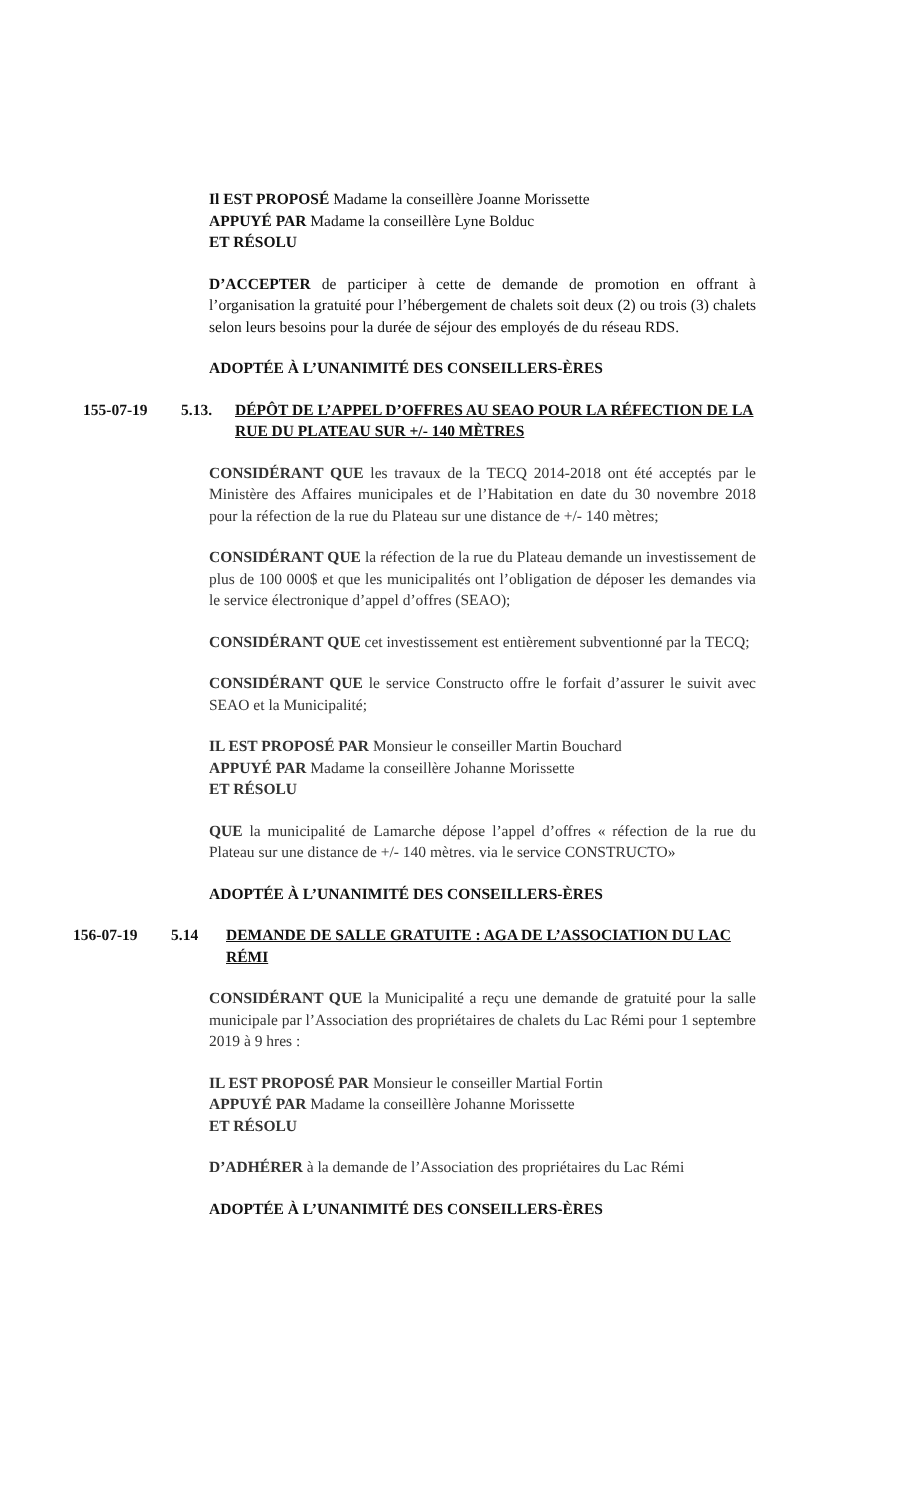Il EST PROPOSÉ Madame la conseillère Joanne Morissette
APPUYÉ PAR Madame la conseillère Lyne Bolduc
ET RÉSOLU
D’ACCEPTER de participer à cette de demande de promotion en offrant à l’organisation la gratuité pour l’hébergement de chalets soit deux (2) ou trois (3) chalets selon leurs besoins pour la durée de séjour des employés de du réseau RDS.
ADOPTÉE À L’UNANIMITÉ DES CONSEILLERS-ÈRES
155-07-19 5.13. DÉPÔT DE L’APPEL D’OFFRES AU SEAO POUR LA RÉFECTION DE LA RUE DU PLATEAU SUR +/- 140 MÈTRES
CONSIDÉRANT QUE les travaux de la TECQ 2014-2018 ont été acceptés par le Ministère des Affaires municipales et de l’Habitation en date du 30 novembre 2018 pour la réfection de la rue du Plateau sur une distance de +/- 140 mètres;
CONSIDÉRANT QUE la réfection de la rue du Plateau demande un investissement de plus de 100 000$ et que les municipalités ont l’obligation de déposer les demandes via le service électronique d’appel d’offres (SEAO);
CONSIDÉRANT QUE cet investissement est entièrement subventionné par la TECQ;
CONSIDÉRANT QUE le service Constructo offre le forfait d’assurer le suivit avec SEAO et la Municipalité;
IL EST PROPOSÉ PAR Monsieur le conseiller Martin Bouchard
APPUYÉ PAR Madame la conseillère Johanne Morissette
ET RÉSOLU
QUE la municipalité de Lamarche dépose l’appel d’offres « réfection de la rue du Plateau sur une distance de +/- 140 mètres. via le service CONSTRUCTO»
ADOPTÉE À L’UNANIMITÉ DES CONSEILLERS-ÈRES
156-07-19 5.14 DEMANDE DE SALLE GRATUITE : AGA DE L’ASSOCIATION DU LAC RÉMI
CONSIDÉRANT QUE la Municipalité a reçu une demande de gratuité pour la salle municipale par l’Association des propriétaires de chalets du Lac Rémi pour 1 septembre 2019 à 9 hres :
IL EST PROPOSÉ PAR Monsieur le conseiller Martial Fortin
APPUYÉ PAR Madame la conseillère Johanne Morissette
ET RÉSOLU
D’ADHÉRER à la demande de l’Association des propriétaires du Lac Rémi
ADOPTÉE À L’UNANIMITÉ DES CONSEILLERS-ÈRES